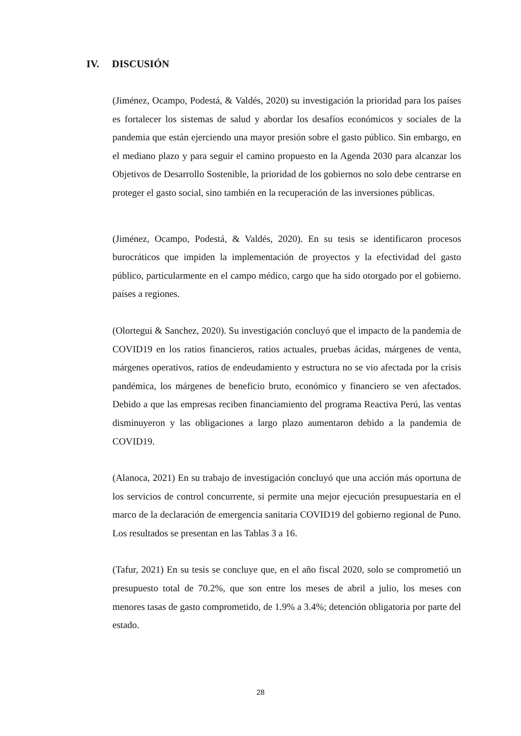IV. DISCUSIÓN
(Jiménez, Ocampo, Podestá, & Valdés, 2020) su investigación la prioridad para los países es fortalecer los sistemas de salud y abordar los desafíos económicos y sociales de la pandemia que están ejerciendo una mayor presión sobre el gasto público. Sin embargo, en el mediano plazo y para seguir el camino propuesto en la Agenda 2030 para alcanzar los Objetivos de Desarrollo Sostenible, la prioridad de los gobiernos no solo debe centrarse en proteger el gasto social, sino también en la recuperación de las inversiones públicas.
(Jiménez, Ocampo, Podestá, & Valdés, 2020). En su tesis se identificaron procesos burocráticos que impiden la implementación de proyectos y la efectividad del gasto público, particularmente en el campo médico, cargo que ha sido otorgado por el gobierno. países a regiones.
(Olortegui & Sanchez, 2020). Su investigación concluyó que el impacto de la pandemia de COVID19 en los ratios financieros, ratios actuales, pruebas ácidas, márgenes de venta, márgenes operativos, ratios de endeudamiento y estructura no se vio afectada por la crisis pandémica, los márgenes de beneficio bruto, económico y financiero se ven afectados. Debido a que las empresas reciben financiamiento del programa Reactiva Perú, las ventas disminuyeron y las obligaciones a largo plazo aumentaron debido a la pandemia de COVID19.
(Alanoca, 2021) En su trabajo de investigación concluyó que una acción más oportuna de los servicios de control concurrente, si permite una mejor ejecución presupuestaria en el marco de la declaración de emergencia sanitaria COVID19 del gobierno regional de Puno. Los resultados se presentan en las Tablas 3 a 16.
(Tafur, 2021) En su tesis se concluye que, en el año fiscal 2020, solo se comprometió un presupuesto total de 70.2%, que son entre los meses de abril a julio, los meses con menores tasas de gasto comprometido, de 1.9% a 3.4%; detención obligatoria por parte del estado.
28